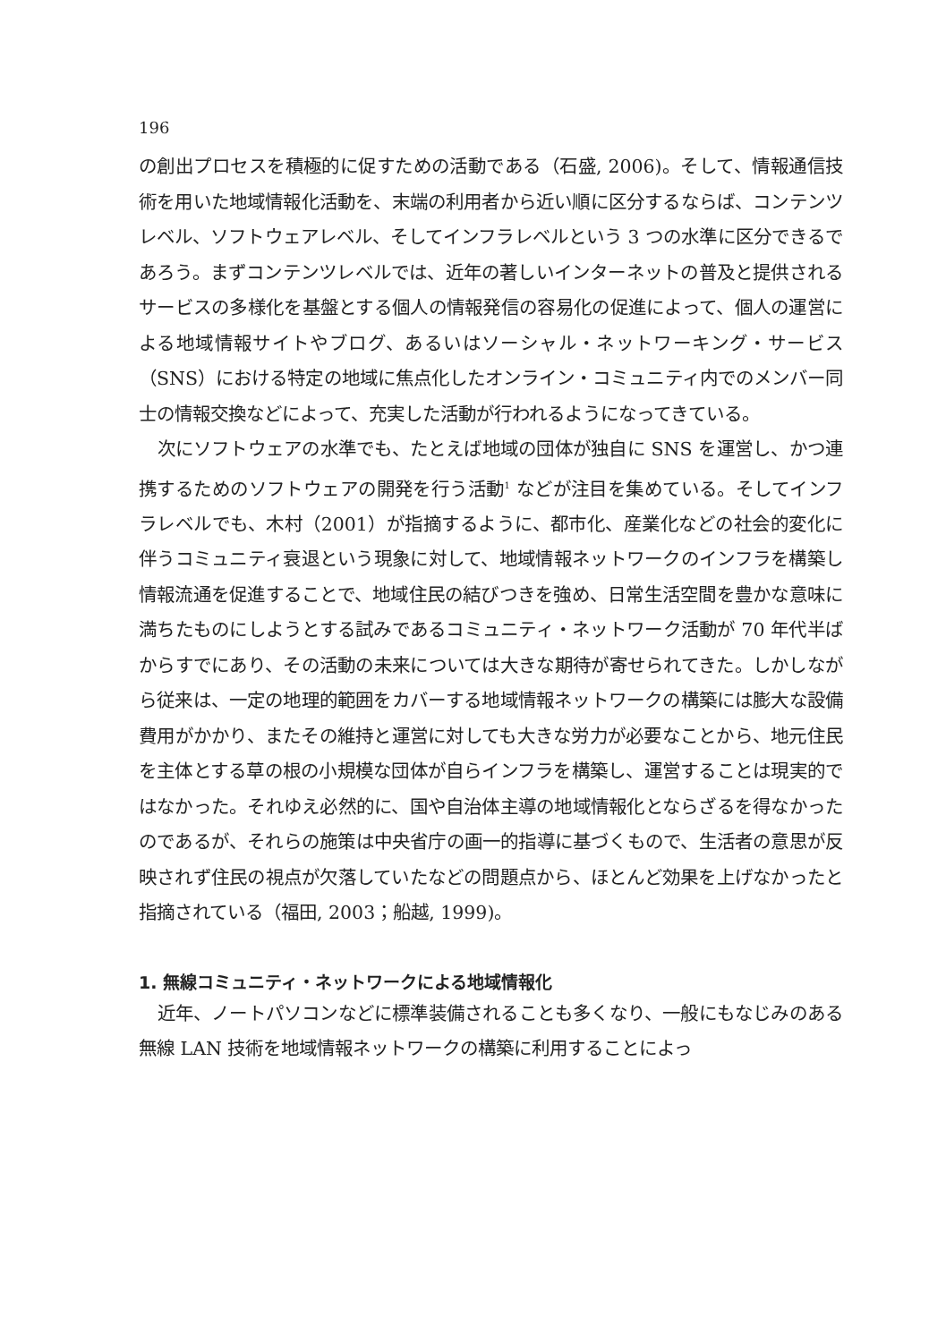196
の創出プロセスを積極的に促すための活動である（石盛, 2006)。そして、情報通信技術を用いた地域情報化活動を、末端の利用者から近い順に区分するならば、コンテンツレベル、ソフトウェアレベル、そしてインフラレベルという 3 つの水準に区分できるであろう。まずコンテンツレベルでは、近年の著しいインターネットの普及と提供されるサービスの多様化を基盤とする個人の情報発信の容易化の促進によって、個人の運営による地域情報サイトやブログ、あるいはソーシャル・ネットワーキング・サービス（SNS）における特定の地域に焦点化したオンライン・コミュニティ内でのメンバー同士の情報交換などによって、充実した活動が行われるようになってきている。
次にソフトウェアの水準でも、たとえば地域の団体が独自に SNS を運営し、かつ連携するためのソフトウェアの開発を行う活動<sup>1</sup> などが注目を集めている。そしてインフラレベルでも、木村（2001）が指摘するように、都市化、産業化などの社会的変化に伴うコミュニティ衰退という現象に対して、地域情報ネットワークのインフラを構築し情報流通を促進することで、地域住民の結びつきを強め、日常生活空間を豊かな意味に満ちたものにしようとする試みであるコミュニティ・ネットワーク活動が 70 年代半ばからすでにあり、その活動の未来については大きな期待が寄せられてきた。しかしながら従来は、一定の地理的範囲をカバーする地域情報ネットワークの構築には膨大な設備費用がかかり、またその維持と運営に対しても大きな労力が必要なことから、地元住民を主体とする草の根の小規模な団体が自らインフラを構築し、運営することは現実的ではなかった。それゆえ必然的に、国や自治体主導の地域情報化とならざるを得なかったのであるが、それらの施策は中央省庁の画一的指導に基づくもので、生活者の意思が反映されず住民の視点が欠落していたなどの問題点から、ほとんど効果を上げなかったと指摘されている（福田, 2003；船越, 1999)。
1. 無線コミュニティ・ネットワークによる地域情報化
近年、ノートパソコンなどに標準装備されることも多くなり、一般にもなじみのある無線 LAN 技術を地域情報ネットワークの構築に利用することによっ